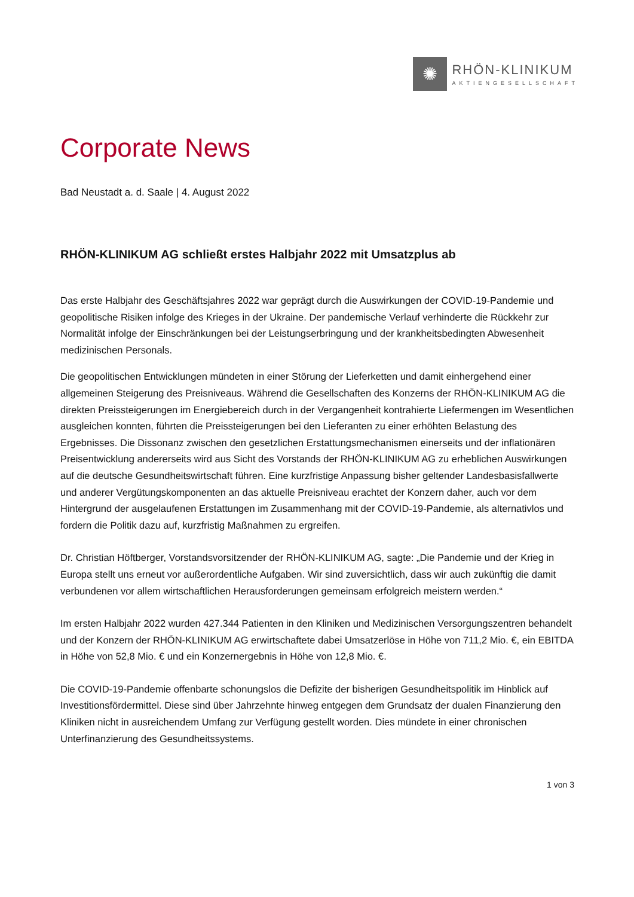✺
RHÖN-KLINIKUM
AKTIENGESELLSCHAFT
Corporate News
Bad Neustadt a. d. Saale | 4. August 2022
RHÖN-KLINIKUM AG schließt erstes Halbjahr 2022 mit Umsatzplus ab
Das erste Halbjahr des Geschäftsjahres 2022 war geprägt durch die Auswirkungen der COVID-19-Pandemie und geopolitische Risiken infolge des Krieges in der Ukraine. Der pandemische Verlauf verhinderte die Rückkehr zur Normalität infolge der Einschränkungen bei der Leistungserbringung und der krankheitsbedingten Abwesenheit medizinischen Personals.
Die geopolitischen Entwicklungen mündeten in einer Störung der Lieferketten und damit einhergehend einer allgemeinen Steigerung des Preisniveaus. Während die Gesellschaften des Konzerns der RHÖN-KLINIKUM AG die direkten Preissteigerungen im Energiebereich durch in der Vergangenheit kontrahierte Liefermengen im Wesentlichen ausgleichen konnten, führten die Preissteigerungen bei den Lieferanten zu einer erhöhten Belastung des Ergebnisses. Die Dissonanz zwischen den gesetzlichen Erstattungsmechanismen einerseits und der inflationären Preisentwicklung andererseits wird aus Sicht des Vorstands der RHÖN-KLINIKUM AG zu erheblichen Auswirkungen auf die deutsche Gesundheitswirtschaft führen. Eine kurzfristige Anpassung bisher geltender Landesbasisfallwerte und anderer Vergütungskomponenten an das aktuelle Preisniveau erachtet der Konzern daher, auch vor dem Hintergrund der ausgelaufenen Erstattungen im Zusammenhang mit der COVID-19-Pandemie, als alternativlos und fordern die Politik dazu auf, kurzfristig Maßnahmen zu ergreifen.
Dr. Christian Höftberger, Vorstandsvorsitzender der RHÖN-KLINIKUM AG, sagte: „Die Pandemie und der Krieg in Europa stellt uns erneut vor außerordentliche Aufgaben. Wir sind zuversichtlich, dass wir auch zukünftig die damit verbundenen vor allem wirtschaftlichen Herausforderungen gemeinsam erfolgreich meistern werden.“
Im ersten Halbjahr 2022 wurden 427.344 Patienten in den Kliniken und Medizinischen Versorgungszentren behandelt und der Konzern der RHÖN-KLINIKUM AG erwirtschaftete dabei Umsatzerlöse in Höhe von 711,2 Mio. €, ein EBITDA in Höhe von 52,8 Mio. € und ein Konzernergebnis in Höhe von 12,8 Mio. €.
Die COVID-19-Pandemie offenbarte schonungslos die Defizite der bisherigen Gesundheitspolitik im Hinblick auf Investitionsfördermittel. Diese sind über Jahrzehnte hinweg entgegen dem Grundsatz der dualen Finanzierung den Kliniken nicht in ausreichendem Umfang zur Verfügung gestellt worden. Dies mündete in einer chronischen Unterfinanzierung des Gesundheitssystems.
1 von 3